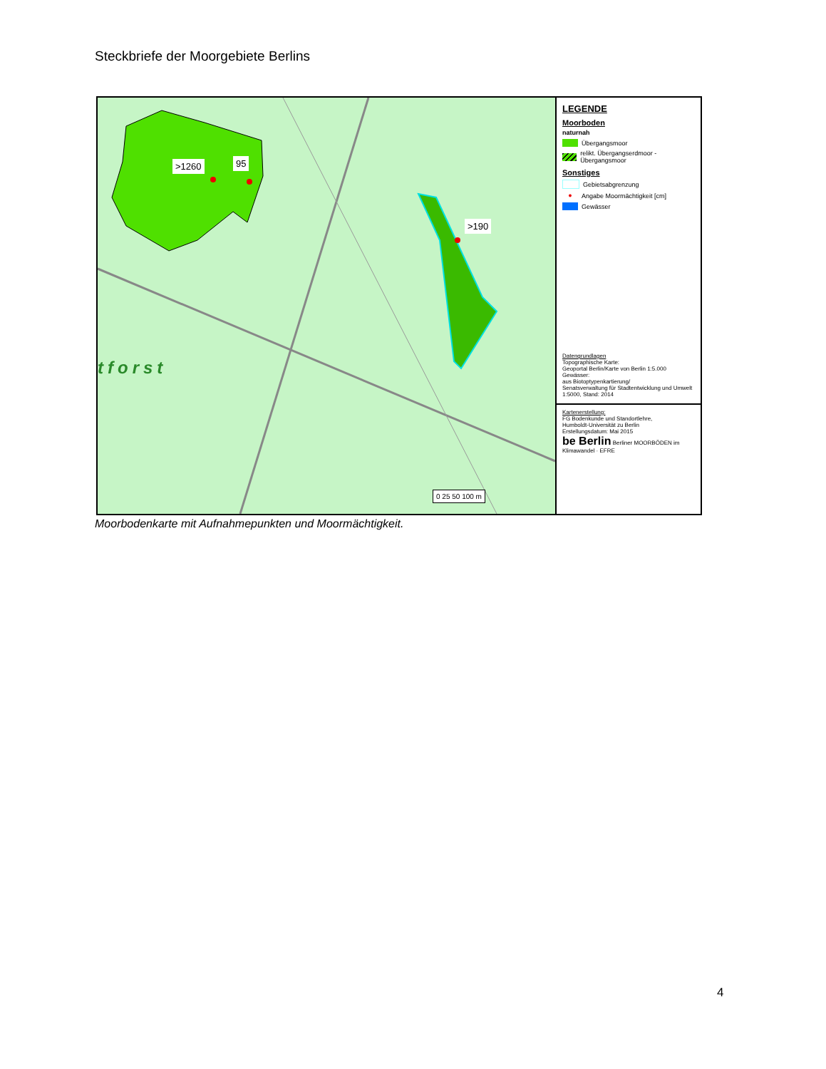Steckbriefe der Moorgebiete Berlins
>1260 95
>190
tforst
0 25 50 100 m
LEGENDE
Moorboden
naturnah
Übergangsmoor
relikt. Übergangserdmoor - Übergangsmoor
Sonstiges
Gebietsabgrenzung
● Angabe Moormächtigkeit [cm]
Gewässer
Datengrundlagen
Topographische Karte:
Geoportal Berlin/Karte von Berlin 1:5.000
Gewässer:
aus Biotoptypenkartierung/
Senatsverwaltung für Stadtentwicklung und Umwelt
1:5000, Stand: 2014
Kartenerstellung:
FG Bodenkunde und Standortlehre,
Humboldt-Universität zu Berlin
Erstellungsdatum: Mai 2015
be Berlin Berliner MOORBÖDEN im Klimawandel · EFRE
Moorbodenkarte mit Aufnahmepunkten und Moormächtigkeit.
4